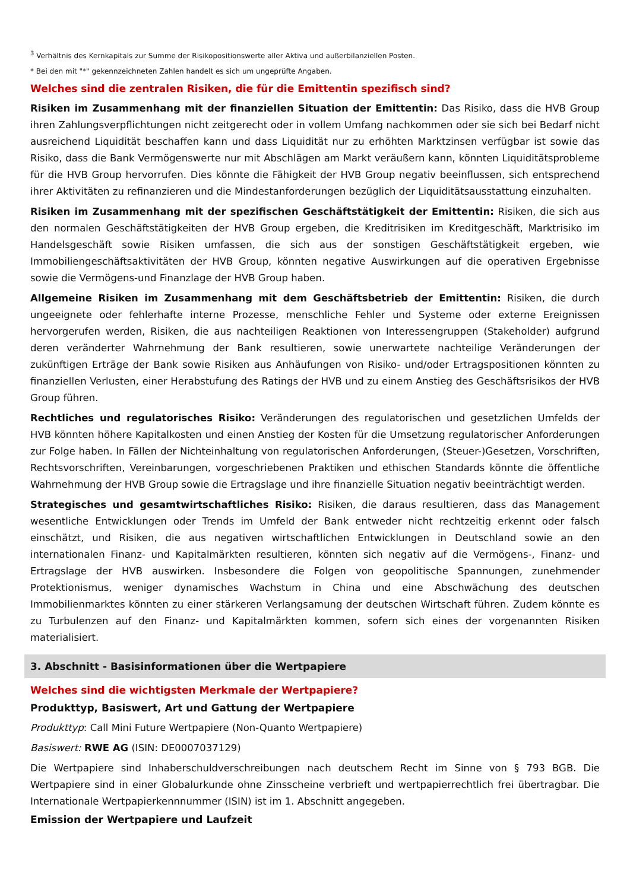<sup>3</sup> Verhältnis des Kernkapitals zur Summe der Risikopositionswerte aller Aktiva und außerbilanziellen Posten.
* Bei den mit "*" gekennzeichneten Zahlen handelt es sich um ungeprüfte Angaben.
Welches sind die zentralen Risiken, die für die Emittentin spezifisch sind?
Risiken im Zusammenhang mit der finanziellen Situation der Emittentin: Das Risiko, dass die HVB Group ihren Zahlungsverpflichtungen nicht zeitgerecht oder in vollem Umfang nachkommen oder sie sich bei Bedarf nicht ausreichend Liquidität beschaffen kann und dass Liquidität nur zu erhöhten Marktzinsen verfügbar ist sowie das Risiko, dass die Bank Vermögenswerte nur mit Abschlägen am Markt veräußern kann, könnten Liquiditätsprobleme für die HVB Group hervorrufen. Dies könnte die Fähigkeit der HVB Group negativ beeinflussen, sich entsprechend ihrer Aktivitäten zu refinanzieren und die Mindestanforderungen bezüglich der Liquiditätsausstattung einzuhalten.
Risiken im Zusammenhang mit der spezifischen Geschäftstätigkeit der Emittentin: Risiken, die sich aus den normalen Geschäftstätigkeiten der HVB Group ergeben, die Kreditrisiken im Kreditgeschäft, Marktrisiko im Handelsgeschäft sowie Risiken umfassen, die sich aus der sonstigen Geschäftstätigkeit ergeben, wie Immobiliengeschäftsaktivitäten der HVB Group, könnten negative Auswirkungen auf die operativen Ergebnisse sowie die Vermögens-und Finanzlage der HVB Group haben.
Allgemeine Risiken im Zusammenhang mit dem Geschäftsbetrieb der Emittentin: Risiken, die durch ungeeignete oder fehlerhafte interne Prozesse, menschliche Fehler und Systeme oder externe Ereignissen hervorgerufen werden, Risiken, die aus nachteiligen Reaktionen von Interessengruppen (Stakeholder) aufgrund deren veränderter Wahrnehmung der Bank resultieren, sowie unerwartete nachteilige Veränderungen der zukünftigen Erträge der Bank sowie Risiken aus Anhäufungen von Risiko- und/oder Ertragspositionen könnten zu finanziellen Verlusten, einer Herabstufung des Ratings der HVB und zu einem Anstieg des Geschäftsrisikos der HVB Group führen.
Rechtliches und regulatorisches Risiko: Veränderungen des regulatorischen und gesetzlichen Umfelds der HVB könnten höhere Kapitalkosten und einen Anstieg der Kosten für die Umsetzung regulatorischer Anforderungen zur Folge haben. In Fällen der Nichteinhaltung von regulatorischen Anforderungen, (Steuer-)Gesetzen, Vorschriften, Rechtsvorschriften, Vereinbarungen, vorgeschriebenen Praktiken und ethischen Standards könnte die öffentliche Wahrnehmung der HVB Group sowie die Ertragslage und ihre finanzielle Situation negativ beeinträchtigt werden.
Strategisches und gesamtwirtschaftliches Risiko: Risiken, die daraus resultieren, dass das Management wesentliche Entwicklungen oder Trends im Umfeld der Bank entweder nicht rechtzeitig erkennt oder falsch einschätzt, und Risiken, die aus negativen wirtschaftlichen Entwicklungen in Deutschland sowie an den internationalen Finanz- und Kapitalmärkten resultieren, könnten sich negativ auf die Vermögens-, Finanz- und Ertragslage der HVB auswirken. Insbesondere die Folgen von geopolitische Spannungen, zunehmender Protektionismus, weniger dynamisches Wachstum in China und eine Abschwächung des deutschen Immobilienmarktes könnten zu einer stärkeren Verlangsamung der deutschen Wirtschaft führen. Zudem könnte es zu Turbulenzen auf den Finanz- und Kapitalmärkten kommen, sofern sich eines der vorgenannten Risiken materialisiert.
3. Abschnitt - Basisinformationen über die Wertpapiere
Welches sind die wichtigsten Merkmale der Wertpapiere?
Produkttyp, Basiswert, Art und Gattung der Wertpapiere
Produkttyp: Call Mini Future Wertpapiere (Non-Quanto Wertpapiere)
Basiswert: RWE AG (ISIN: DE0007037129)
Die Wertpapiere sind Inhaberschuldverschreibungen nach deutschem Recht im Sinne von § 793 BGB. Die Wertpapiere sind in einer Globalurkunde ohne Zinsscheine verbrieft und wertpapierrechtlich frei übertragbar. Die Internationale Wertpapierkennnummer (ISIN) ist im 1. Abschnitt angegeben.
Emission der Wertpapiere und Laufzeit